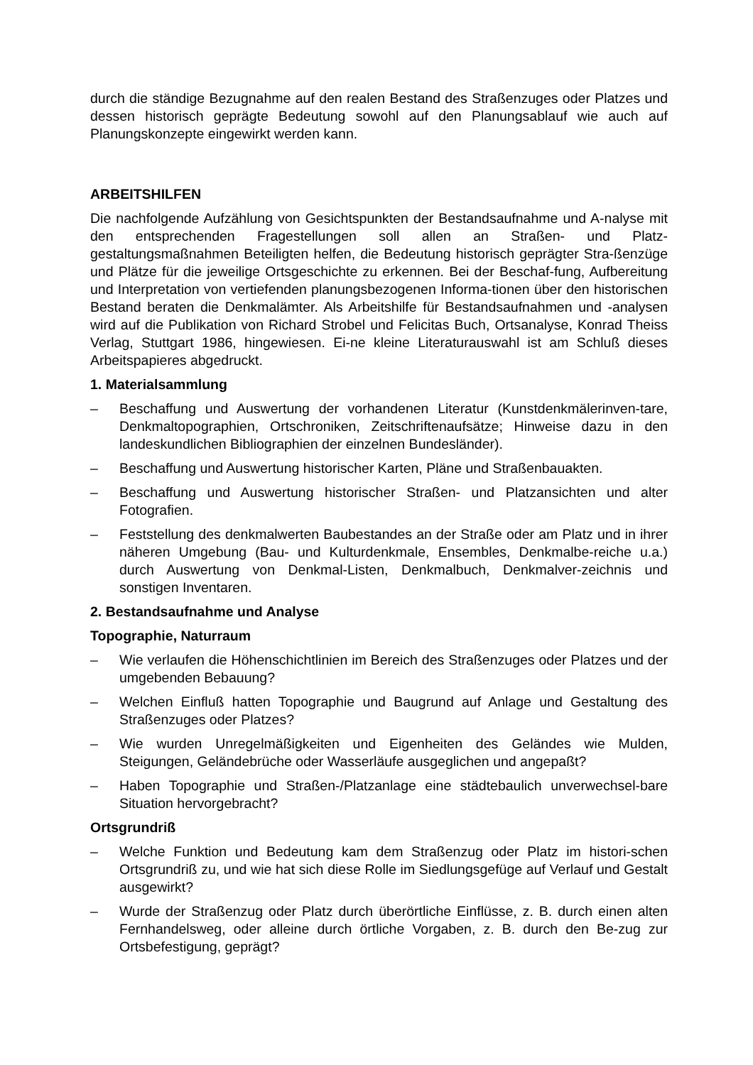durch die ständige Bezugnahme auf den realen Bestand des Straßenzuges oder Platzes und dessen historisch geprägte Bedeutung sowohl auf den Planungsablauf wie auch auf Planungskonzepte eingewirkt werden kann.
ARBEITSHILFEN
Die nachfolgende Aufzählung von Gesichtspunkten der Bestandsaufnahme und A-nalyse mit den entsprechenden Fragestellungen soll allen an Straßen- und Platz-gestaltungsmaßnahmen Beteiligten helfen, die Bedeutung historisch geprägter Stra-ßenzüge und Plätze für die jeweilige Ortsgeschichte zu erkennen. Bei der Beschaf-fung, Aufbereitung und Interpretation von vertiefenden planungsbezogenen Informa-tionen über den historischen Bestand beraten die Denkmalämter. Als Arbeitshilfe für Bestandsaufnahmen und -analysen wird auf die Publikation von Richard Strobel und Felicitas Buch, Ortsanalyse, Konrad Theiss Verlag, Stuttgart 1986, hingewiesen. Ei-ne kleine Literaturauswahl ist am Schluß dieses Arbeitspapieres abgedruckt.
1. Materialsammlung
– Beschaffung und Auswertung der vorhandenen Literatur (Kunstdenkmälerinven-tare, Denkmaltopographien, Ortschroniken, Zeitschriftenaufsätze; Hinweise dazu in den landeskundlichen Bibliographien der einzelnen Bundesländer).
– Beschaffung und Auswertung historischer Karten, Pläne und Straßenbauakten.
– Beschaffung und Auswertung historischer Straßen- und Platzansichten und alter Fotografien.
– Feststellung des denkmalwerten Baubestandes an der Straße oder am Platz und in ihrer näheren Umgebung (Bau- und Kulturdenkmale, Ensembles, Denkmalbe-reiche u.a.) durch Auswertung von Denkmal-Listen, Denkmalbuch, Denkmalver-zeichnis und sonstigen Inventaren.
2. Bestandsaufnahme und Analyse
Topographie, Naturraum
– Wie verlaufen die Höhenschichtlinien im Bereich des Straßenzuges oder Platzes und der umgebenden Bebauung?
– Welchen Einfluß hatten Topographie und Baugrund auf Anlage und Gestaltung des Straßenzuges oder Platzes?
– Wie wurden Unregelmäßigkeiten und Eigenheiten des Geländes wie Mulden, Steigungen, Geländebrüche oder Wasserläufe ausgeglichen und angepaßt?
– Haben Topographie und Straßen-/Platzanlage eine städtebaulich unverwechsel-bare Situation hervorgebracht?
Ortsgrundriß
– Welche Funktion und Bedeutung kam dem Straßenzug oder Platz im histori-schen Ortsgrundriß zu, und wie hat sich diese Rolle im Siedlungsgefüge auf Verlauf und Gestalt ausgewirkt?
– Wurde der Straßenzug oder Platz durch überörtliche Einflüsse, z. B. durch einen alten Fernhandelsweg, oder alleine durch örtliche Vorgaben, z. B. durch den Be-zug zur Ortsbefestigung, geprägt?